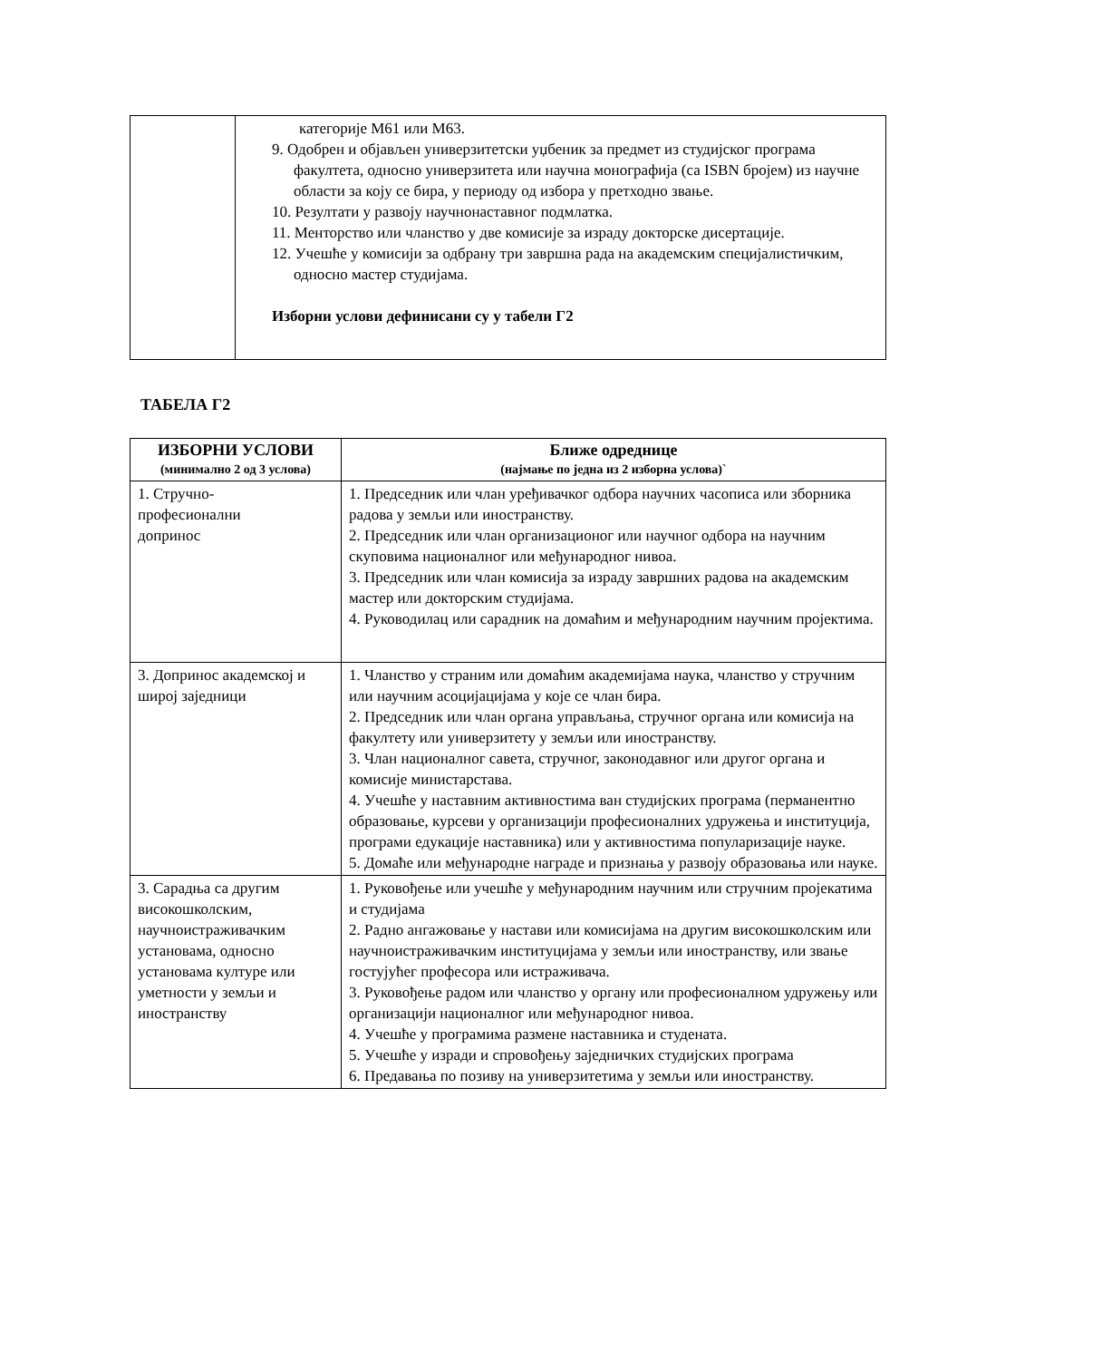| | категорије М61 или М63. 9. Одобрен и објављен универзитетски уџбеник за предмет из студијског програма факултета, односно универзитета или научна монографија (са ISBN бројем) из научне области за коју се бира, у периоду од избора у претходно звање. 10. Резултати у развоју научнонаставног подмлатка. 11. Менторство или чланство у две комисије за израду докторске дисертације. 12. Учешће у комисији за одбрану три завршна рада на академским специјалистичким, односно мастер студијама. Изборни услови дефинисани су у табели Г2 |
ТАБЕЛА Г2
| ИЗБОРНИ УСЛОВИ (минимално 2 од 3 услова) | Ближе одреднице (најмање по једна из 2 изборна услова)` |
| --- | --- |
| 1. Стручно- професионални допринос | 1. Председник или члан уређивачког одбора научних часописа или зборника радова у земљи или иностранству. 2. Председник или члан организационог или научног одбора на научним скуповима националног или међународног нивоа. 3. Председник или члан комисија за израду завршних радова на академским мастер или докторским студијама. 4. Руководилац или сарадник на домаћим и међународним научним пројектима. |
| 3. Допринос академској и широј заједници | 1. Чланство у страним или домаћим академијама наука, чланство у стручним или научним асоцијацијама у које се члан бира. 2. Председник или члан органа управљања, стручног органа или комисија на факултету или универзитету у земљи или иностранству. 3. Члан националног савета, стручног, законодавног или другог органа и комисије министарстава. 4. Учешће у наставним активностима ван студијских програма (перманентно образовање, курсеви у организацији професионалних удружења и институција, програми едукације наставника) или у активностима популаризације науке. 5. Домаће или међународне награде и признања у развоју образовања или науке. |
| 3. Сарадња са другим високошколским, научноистраживачким установама, односно установама културе или уметности у земљи и иностранству | 1. Руковођење или учешће у међународним научним или стручним пројекатима и студијама 2. Радно ангажовање у настави или комисијама на другим високошколским или научноистраживачким институцијама у земљи или иностранству, или звање гостујућег професора или истраживача. 3. Руковођење радом или чланство у органу или професионалном удружењу или организацији националног или међународног нивоа. 4. Учешће у програмима размене наставника и студената. 5. Учешће у изради и спровођењу заједничких студијских програма 6. Предавања по позиву на универзитетима у земљи или иностранству. |